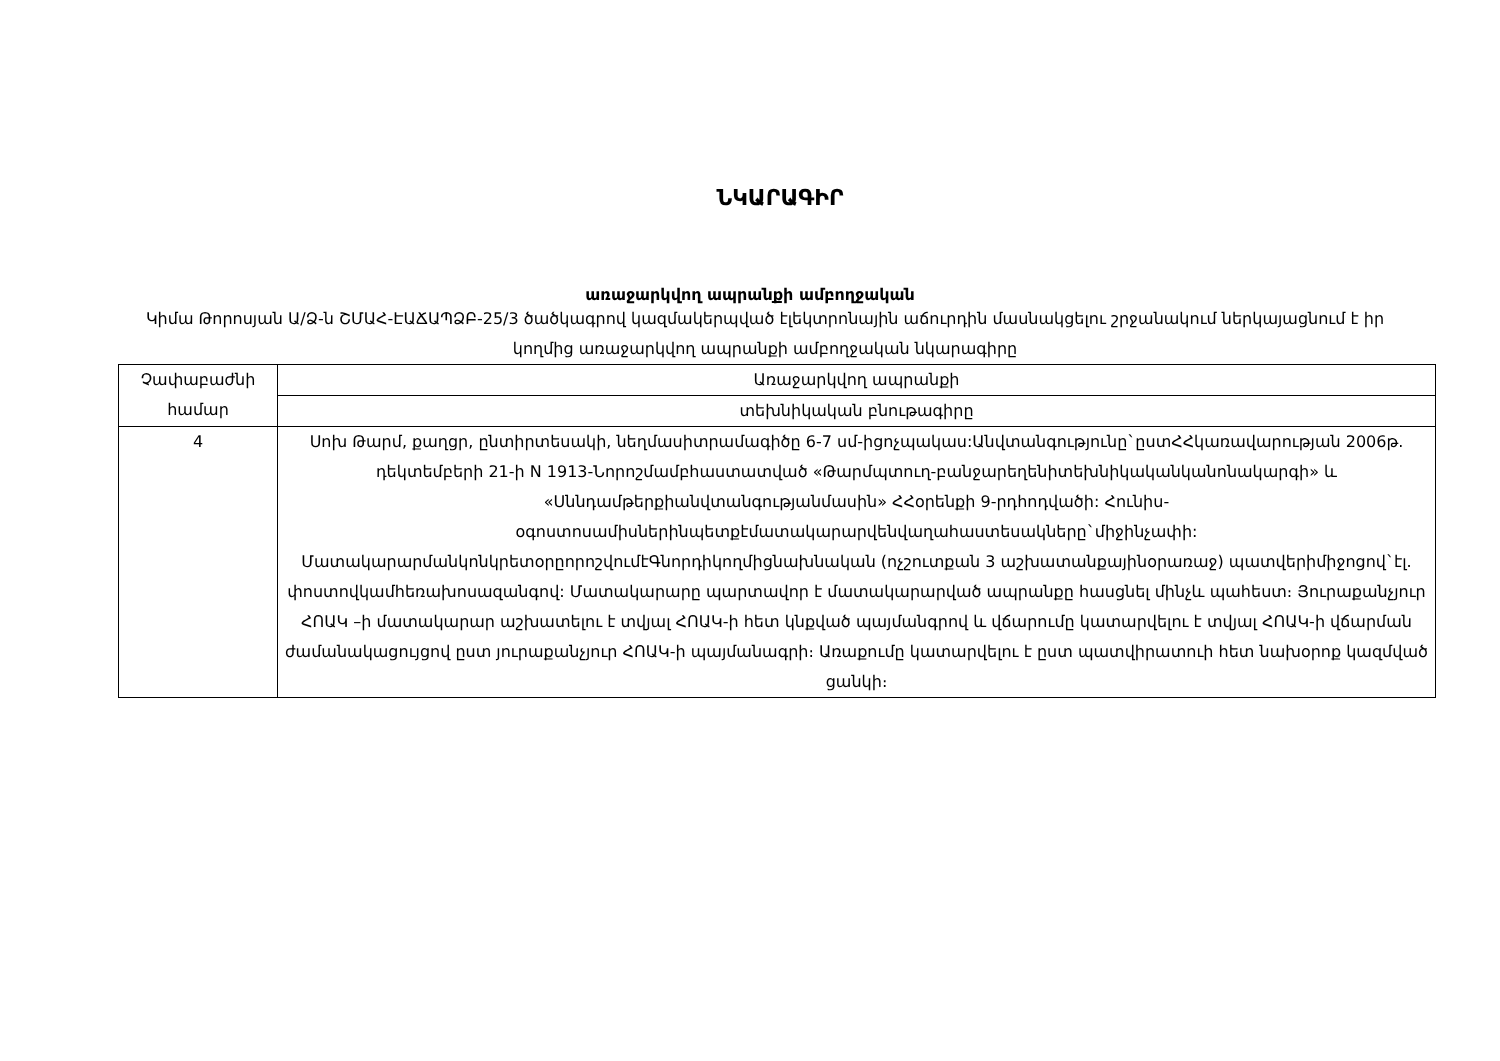ՆԿԱՐԱԳԻՐ
առաջարկվող ապրանքի ամբողջական
Կիմա Թորոսյան Ա/Ձ-ն ՇՄԱՀ-ԷԱՃԱՊՁԲ-25/3 ծածկագրով կազմակերպված էլեկտրոնային աճուրդին մասնակցելու շրջանակում ներկայացնում է իր կողմից առաջարկվող ապրանքի ամբողջական նկարագիրը
| Չափաբաժնի համար | Առաջարկվող ապրանքի |
| | տեխնիկական բնութագիրը |
| 4 | Սոխ Թարմ, քաղցր, ընտիրտեսակի, նեղմասիտրամագիծը 6-7 սմ-իցոչպակաս:Անվտանգությունը`ըստՀՀկառավարության 2006թ. դեկտեմբերի 21-ի N 1913-Նորոշմամբհաստատված «Թարմպտուղ-բանջարեղենիտեխնիկականկանոնակարգի» և «Սննդամթերքիանվտանգությանմասին» ՀՀօրենքի 9-րդհոդվածի: Հունիս-օգոստոսամիսներինպետքէմատակարարվենվաղահաստեսակները`միջինչափի: ՄատակարարմանկոնկրետօրըորոշվումէԳնորդիկողմիցնախնական (ոչշուտքան 3 աշխատանքայինօրառաջ) պատվերիմիջոցով`էլ. փոստովկամհեռախոսազանգով: Մատակարարը պարտավոր է մատակարարված ապրանքը հասցնել մինչև պահեստ։ Յուրաքանչյուր ՀՈԱԿ –ի մատակարար աշխատելու է տվյալ ՀՈԱԿ-ի հետ կնքված պայմանգրով և վճարումը կատարվելու է տվյալ ՀՈԱԿ-ի վճարման ժամանակացույցով ըստ յուրաքանչյուր ՀՈԱԿ-ի պայմանագրի։ Առաքումը կատարվելու է ըստ պատվիրատուի հետ նախօրոք կազմված ցանկի։ |